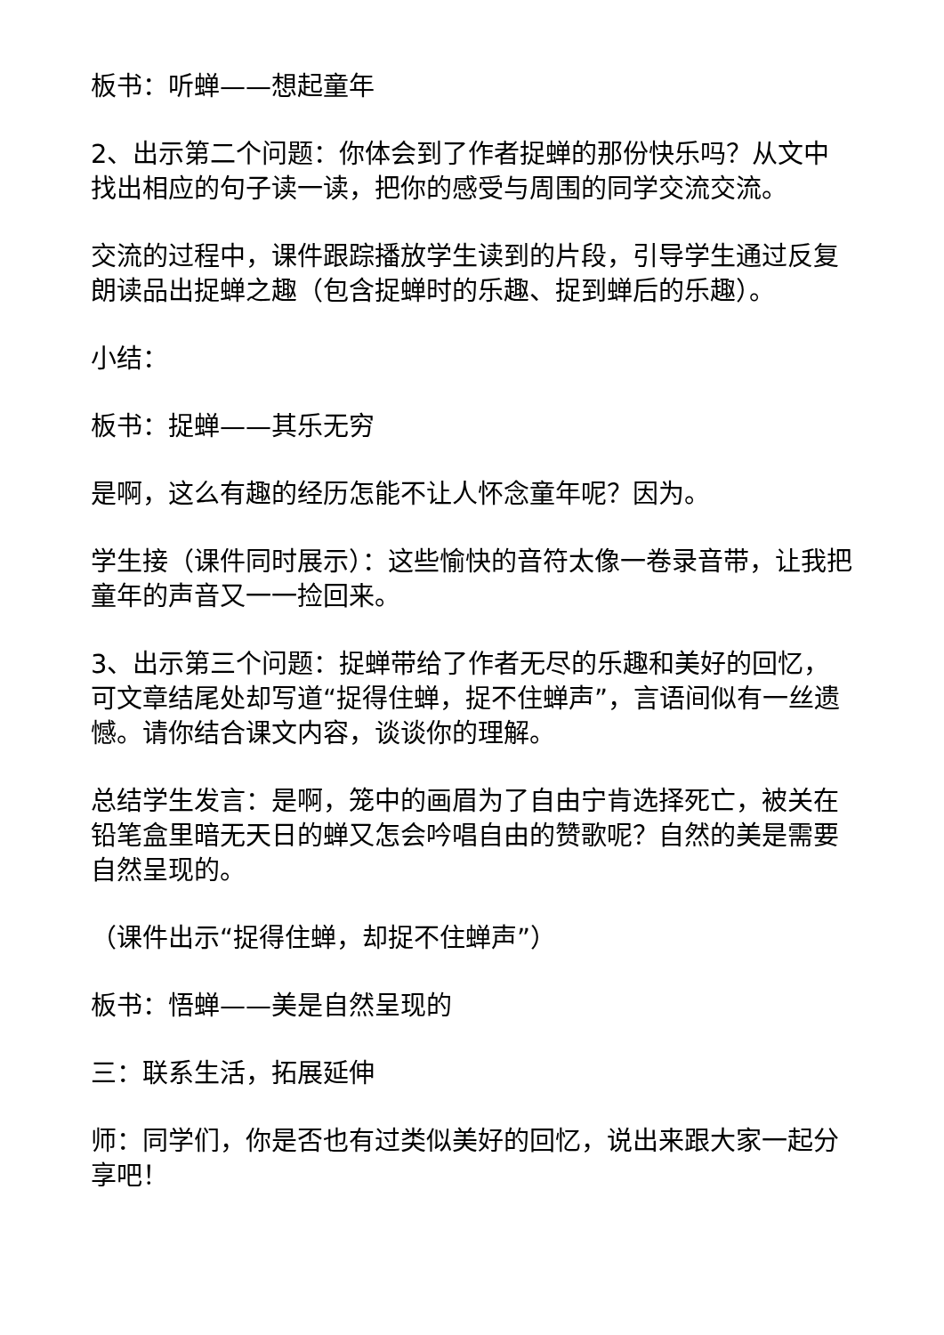板书：听蝉——想起童年
2、出示第二个问题：你体会到了作者捉蝉的那份快乐吗？从文中找出相应的句子读一读，把你的感受与周围的同学交流交流。
交流的过程中，课件跟踪播放学生读到的片段，引导学生通过反复朗读品出捉蝉之趣（包含捉蝉时的乐趣、捉到蝉后的乐趣）。
小结：
板书：捉蝉——其乐无穷
是啊，这么有趣的经历怎能不让人怀念童年呢？因为。
学生接（课件同时展示）：这些愉快的音符太像一卷录音带，让我把童年的声音又一一捡回来。
3、出示第三个问题：捉蝉带给了作者无尽的乐趣和美好的回忆，可文章结尾处却写道“捉得住蝉，捉不住蝉声”，言语间似有一丝遗憾。请你结合课文内容，谈谈你的理解。
总结学生发言：是啊，笼中的画眉为了自由宁肯选择死亡，被关在铅笔盒里暗无天日的蝉又怎会吟唱自由的赞歌呢？自然的美是需要自然呈现的。
（课件出示“捉得住蝉，却捉不住蝉声”）
板书：悟蝉——美是自然呈现的
三：联系生活，拓展延伸
师：同学们，你是否也有过类似美好的回忆，说出来跟大家一起分享吧！